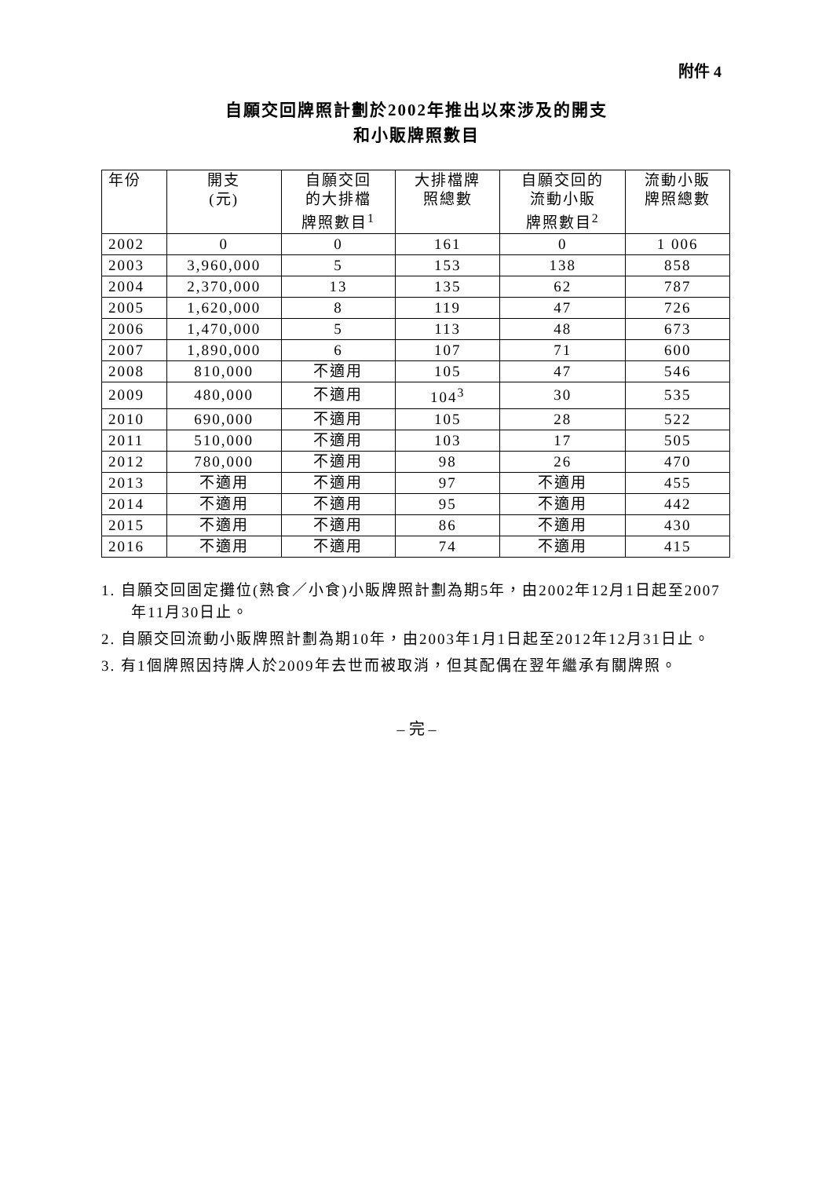附件 4
自願交回牌照計劃於2002年推出以來涉及的開支
和小販牌照數目
| 年份 | 開支 (元) | 自願交回 的大排檔 牌照數目<sup>1</sup> | 大排檔牌 照總數 | 自願交回的 流動小販 牌照數目<sup>2</sup> | 流動小販 牌照總數 |
| --- | --- | --- | --- | --- | --- |
| 2002 | 0 | 0 | 161 | 0 | 1 006 |
| 2003 | 3,960,000 | 5 | 153 | 138 | 858 |
| 2004 | 2,370,000 | 13 | 135 | 62 | 787 |
| 2005 | 1,620,000 | 8 | 119 | 47 | 726 |
| 2006 | 1,470,000 | 5 | 113 | 48 | 673 |
| 2007 | 1,890,000 | 6 | 107 | 71 | 600 |
| 2008 | 810,000 | 不適用 | 105 | 47 | 546 |
| 2009 | 480,000 | 不適用 | 104<sup>3</sup> | 30 | 535 |
| 2010 | 690,000 | 不適用 | 105 | 28 | 522 |
| 2011 | 510,000 | 不適用 | 103 | 17 | 505 |
| 2012 | 780,000 | 不適用 | 98 | 26 | 470 |
| 2013 | 不適用 | 不適用 | 97 | 不適用 | 455 |
| 2014 | 不適用 | 不適用 | 95 | 不適用 | 442 |
| 2015 | 不適用 | 不適用 | 86 | 不適用 | 430 |
| 2016 | 不適用 | 不適用 | 74 | 不適用 | 415 |
1. 自願交回固定攤位(熟食／小食)小販牌照計劃為期5年，由2002年12月1日起至2007年11月30日止。
2. 自願交回流動小販牌照計劃為期10年，由2003年1月1日起至2012年12月31日止。
3. 有1個牌照因持牌人於2009年去世而被取消，但其配偶在翌年繼承有關牌照。
– 完 –